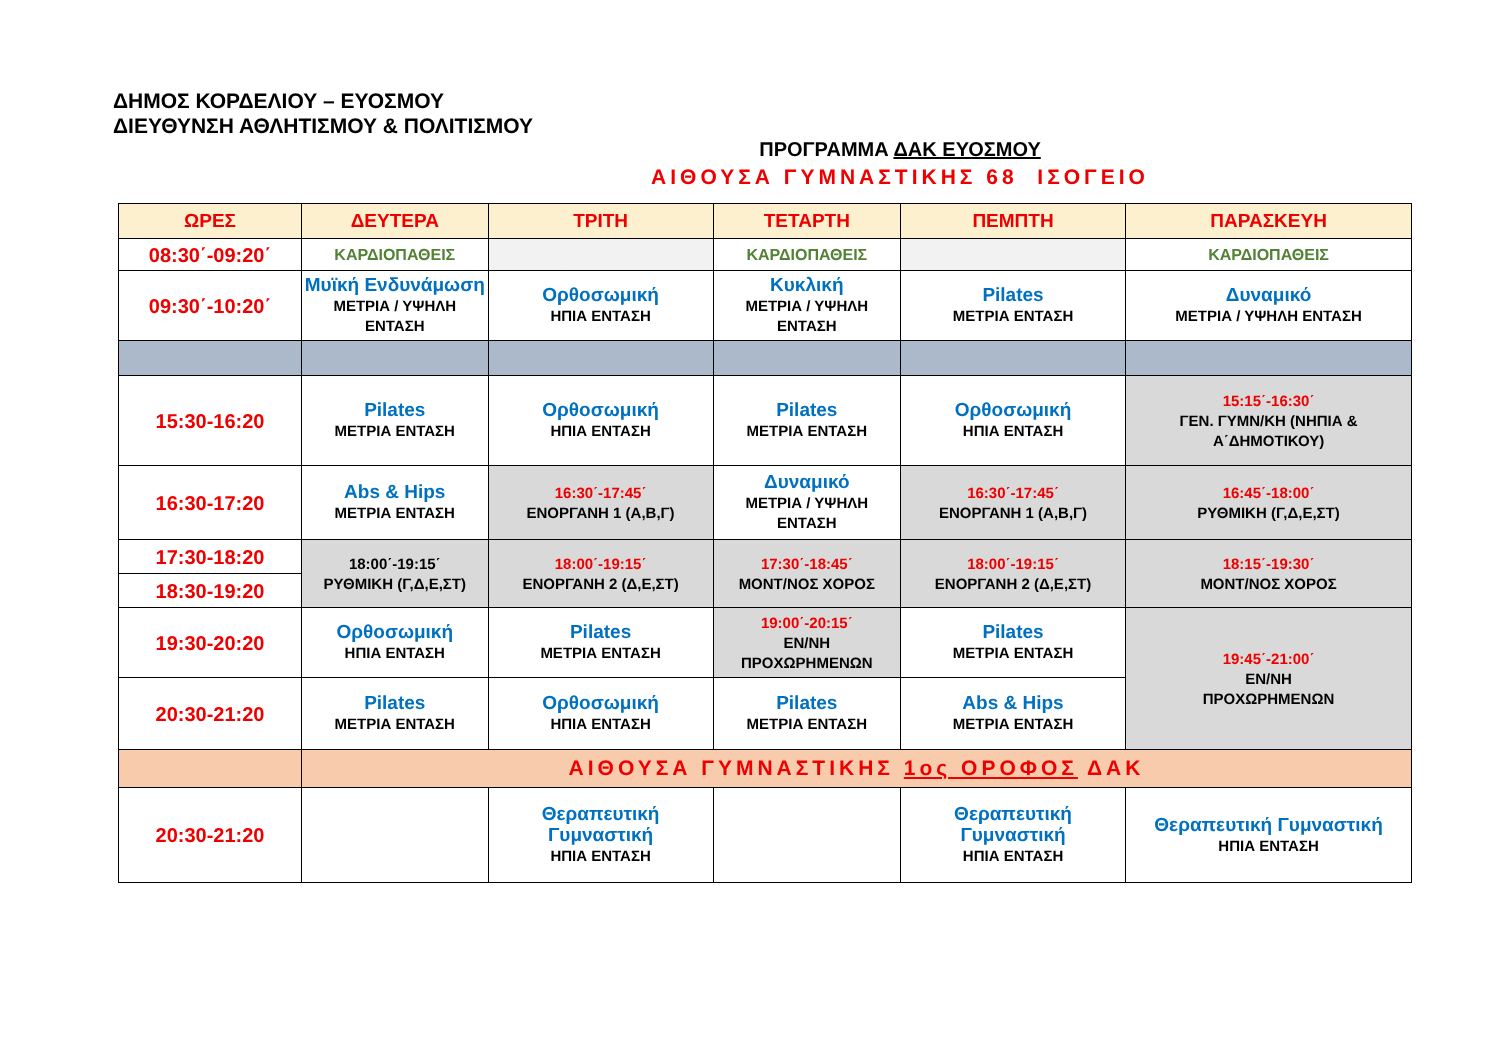ΔΗΜΟΣ ΚΟΡΔΕΛΙΟΥ – ΕΥΟΣΜΟΥ
ΔΙΕΥΘΥΝΣΗ ΑΘΛΗΤΙΣΜΟΥ & ΠΟΛΙΤΙΣΜΟΥ
ΠΡΟΓΡΑΜΜΑ ΔΑΚ ΕΥΟΣΜΟΥ
ΑΙΘΟΥΣΑ ΓΥΜΝΑΣΤΙΚΗΣ 68 ΙΣΟΓΕΙΟ
| ΩΡΕΣ | ΔΕΥΤΕΡΑ | ΤΡΙΤΗ | ΤΕΤΑΡΤΗ | ΠΕΜΠΤΗ | ΠΑΡΑΣΚΕΥΗ |
| --- | --- | --- | --- | --- | --- |
| 08:30΄-09:20΄ | ΚΑΡΔΙΟΠΑΘΕΙΣ | | ΚΑΡΔΙΟΠΑΘΕΙΣ | | ΚΑΡΔΙΟΠΑΘΕΙΣ |
| 09:30΄-10:20΄ | Μυϊκή Ενδυνάμωση ΜΕΤΡΙΑ / ΥΨΗΛΗ ΕΝΤΑΣΗ | Ορθοσωμική ΗΠΙΑ ΕΝΤΑΣΗ | Κυκλική ΜΕΤΡΙΑ / ΥΨΗΛΗ ΕΝΤΑΣΗ | Pilates ΜΕΤΡΙΑ ΕΝΤΑΣΗ | Δυναμικό ΜΕΤΡΙΑ / ΥΨΗΛΗ ΕΝΤΑΣΗ |
| 15:30-16:20 | Pilates ΜΕΤΡΙΑ ΕΝΤΑΣΗ | Ορθοσωμική ΗΠΙΑ ΕΝΤΑΣΗ | Pilates ΜΕΤΡΙΑ ΕΝΤΑΣΗ | Ορθοσωμική ΗΠΙΑ ΕΝΤΑΣΗ | 15:15΄-16:30΄ ΓΕΝ. ΓΥΜΝ/ΚΗ (ΝΗΠΙΑ & Α΄ΔΗΜΟΤΙΚΟΥ) |
| 16:30-17:20 | Abs & Hips ΜΕΤΡΙΑ ΕΝΤΑΣΗ | 16:30΄-17:45΄ ΕΝΟΡΓΑΝΗ 1 (Α,Β,Γ) | Δυναμικό ΜΕΤΡΙΑ / ΥΨΗΛΗ ΕΝΤΑΣΗ | 16:30΄-17:45΄ ΕΝΟΡΓΑΝΗ 1 (Α,Β,Γ) | 16:45΄-18:00΄ ΡΥΘΜΙΚΗ (Γ,Δ,Ε,ΣΤ) |
| 17:30-18:20 | 18:00΄-19:15΄ ΡΥΘΜΙΚΗ (Γ,Δ,Ε,ΣΤ) | 18:00΄-19:15΄ ΕΝΟΡΓΑΝΗ 2 (Δ,Ε,ΣΤ) | 17:30΄-18:45΄ ΜΟΝΤ/ΝΟΣ ΧΟΡΟΣ | 18:00΄-19:15΄ ΕΝΟΡΓΑΝΗ 2 (Δ,Ε,ΣΤ) | 18:15΄-19:30΄ ΜΟΝΤ/ΝΟΣ ΧΟΡΟΣ |
| 18:30-19:20 | | | | | |
| 19:30-20:20 | Ορθοσωμική ΗΠΙΑ ΕΝΤΑΣΗ | Pilates ΜΕΤΡΙΑ ΕΝΤΑΣΗ | 19:00΄-20:15΄ ΕΝ/ΝΗ ΠΡΟΧΩΡΗΜΕΝΩΝ | Pilates ΜΕΤΡΙΑ ΕΝΤΑΣΗ | 19:45΄-21:00΄ ΕΝ/ΝΗ ΠΡΟΧΩΡΗΜΕΝΩΝ |
| 20:30-21:20 | Pilates ΜΕΤΡΙΑ ΕΝΤΑΣΗ | Ορθοσωμική ΗΠΙΑ ΕΝΤΑΣΗ | Pilates ΜΕΤΡΙΑ ΕΝΤΑΣΗ | Abs & Hips ΜΕΤΡΙΑ ΕΝΤΑΣΗ | |
| | ΑΙΘΟΥΣΑ ΓΥΜΝΑΣΤΙΚΗΣ 1ος ΟΡΟΦΟΣ ΔΑΚ | | | | |
| 20:30-21:20 | | Θεραπευτική Γυμναστική ΗΠΙΑ ΕΝΤΑΣΗ | | Θεραπευτική Γυμναστική ΗΠΙΑ ΕΝΤΑΣΗ | Θεραπευτική Γυμναστική ΗΠΙΑ ΕΝΤΑΣΗ |